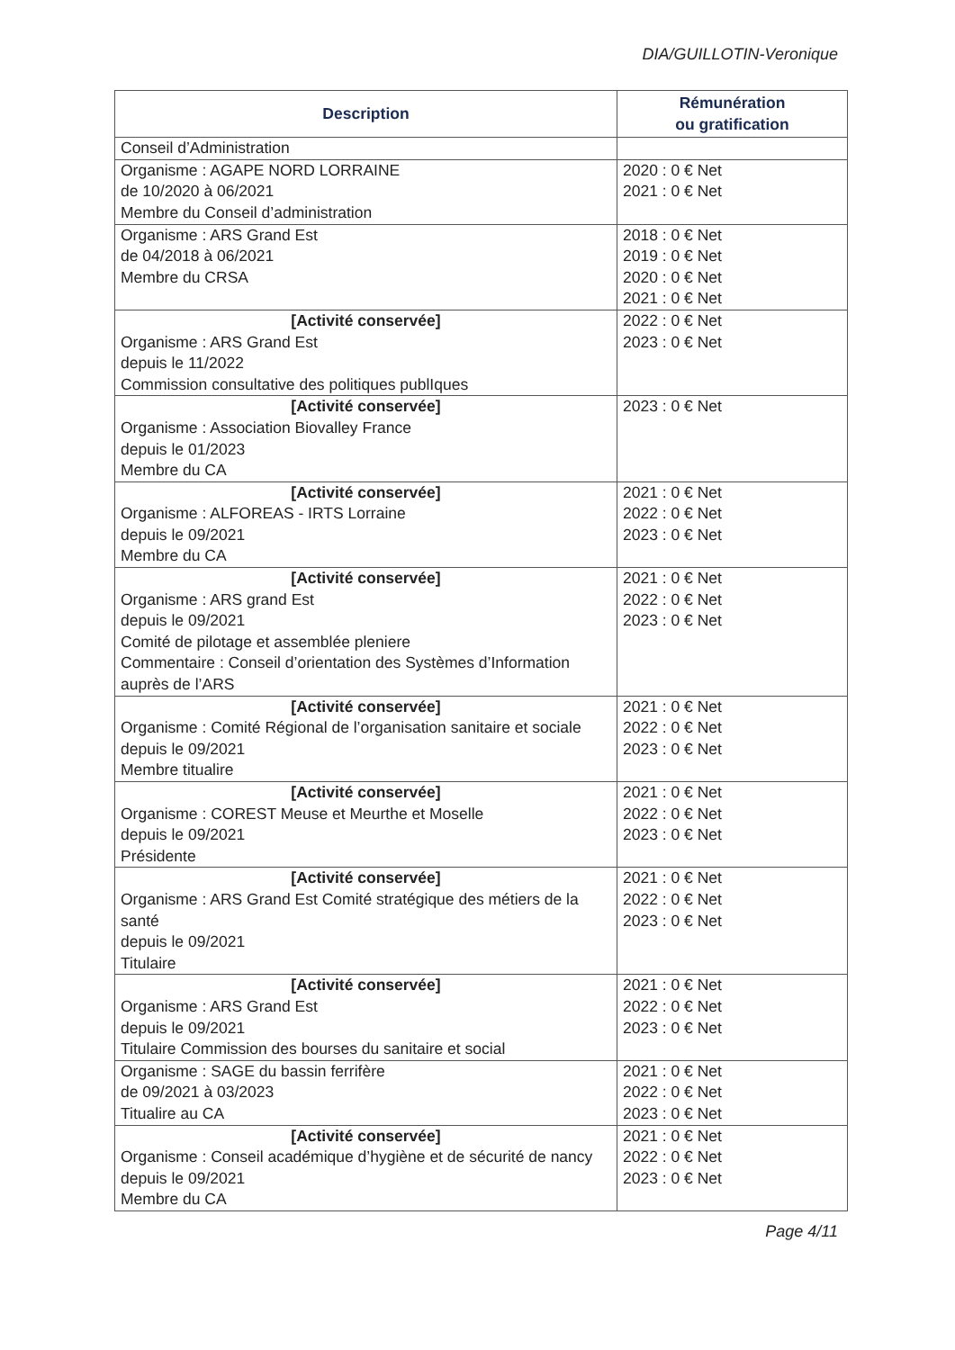DIA/GUILLOTIN-Veronique
| Description | Rémunération ou gratification |
| --- | --- |
| Conseil d’Administration | |
| Organisme : AGAPE NORD LORRAINE de 10/2020 à 06/2021 Membre du Conseil d’administration | 2020 : 0 € Net 2021 : 0 € Net |
| Organisme : ARS Grand Est de 04/2018 à 06/2021 Membre du CRSA | 2018 : 0 € Net 2019 : 0 € Net 2020 : 0 € Net 2021 : 0 € Net |
| [Activité conservée] Organisme : ARS Grand Est depuis le 11/2022 Commission consultative des politiques publIques | 2022 : 0 € Net 2023 : 0 € Net |
| [Activité conservée] Organisme : Association Biovalley France depuis le 01/2023 Membre du CA | 2023 : 0 € Net |
| [Activité conservée] Organisme : ALFOREAS - IRTS Lorraine depuis le 09/2021 Membre du CA | 2021 : 0 € Net 2022 : 0 € Net 2023 : 0 € Net |
| [Activité conservée] Organisme : ARS grand Est depuis le 09/2021 Comité de pilotage et assemblée pleniere Commentaire : Conseil d’orientation des Systèmes d’Information auprès de l’ARS | 2021 : 0 € Net 2022 : 0 € Net 2023 : 0 € Net |
| [Activité conservée] Organisme : Comité Régional de l’organisation sanitaire et sociale depuis le 09/2021 Membre titualire | 2021 : 0 € Net 2022 : 0 € Net 2023 : 0 € Net |
| [Activité conservée] Organisme : COREST Meuse et Meurthe et Moselle depuis le 09/2021 Présidente | 2021 : 0 € Net 2022 : 0 € Net 2023 : 0 € Net |
| [Activité conservée] Organisme : ARS Grand Est Comité stratégique des métiers de la santé depuis le 09/2021 Titulaire | 2021 : 0 € Net 2022 : 0 € Net 2023 : 0 € Net |
| [Activité conservée] Organisme : ARS Grand Est depuis le 09/2021 Titulaire Commission des bourses du sanitaire et social | 2021 : 0 € Net 2022 : 0 € Net 2023 : 0 € Net |
| Organisme : SAGE du bassin ferrifère de 09/2021 à 03/2023 Titualire au CA | 2021 : 0 € Net 2022 : 0 € Net 2023 : 0 € Net |
| [Activité conservée] Organisme : Conseil académique d’hygiène et de sécurité de nancy depuis le 09/2021 Membre du CA | 2021 : 0 € Net 2022 : 0 € Net 2023 : 0 € Net |
Page 4/11